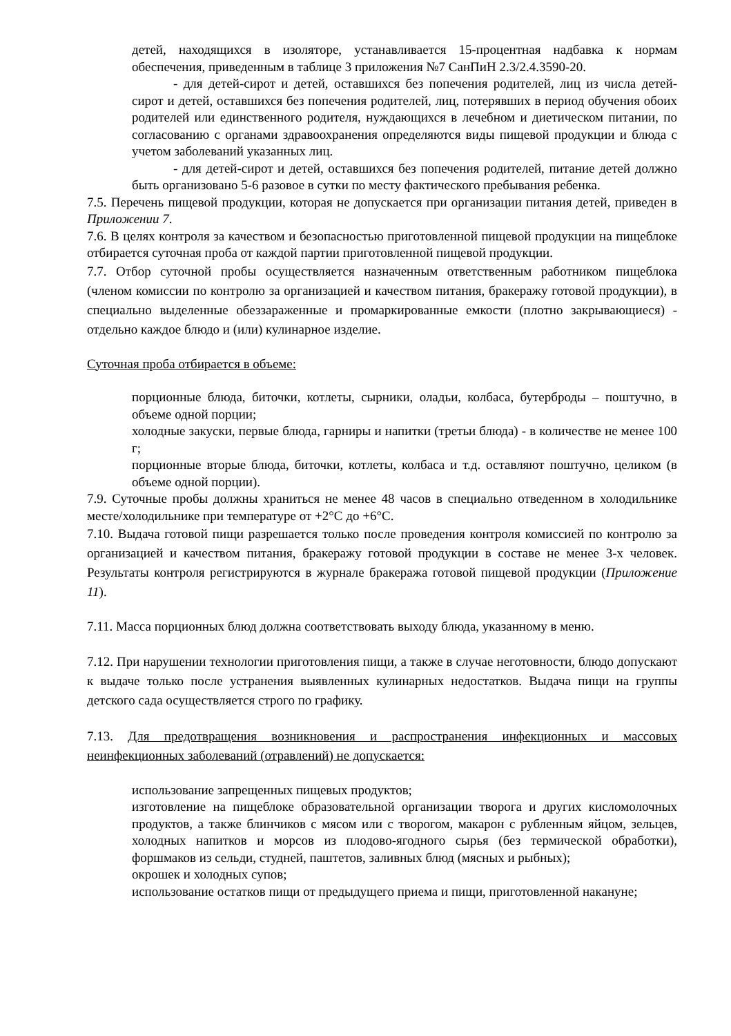детей, находящихся в изоляторе, устанавливается 15-процентная надбавка к нормам обеспечения, приведенным в таблице 3 приложения №7 СанПиН 2.3/2.4.3590-20.
- для детей-сирот и детей, оставшихся без попечения родителей, лиц из числа детей-сирот и детей, оставшихся без попечения родителей, лиц, потерявших в период обучения обоих родителей или единственного родителя, нуждающихся в лечебном и диетическом питании, по согласованию с органами здравоохранения определяются виды пищевой продукции и блюда с учетом заболеваний указанных лиц.
- для детей-сирот и детей, оставшихся без попечения родителей, питание детей должно быть организовано 5-6 разовое в сутки по месту фактического пребывания ребенка.
7.5. Перечень пищевой продукции, которая не допускается при организации питания детей, приведен в Приложении 7.
7.6. В целях контроля за качеством и безопасностью приготовленной пищевой продукции на пищеблоке отбирается суточная проба от каждой партии приготовленной пищевой продукции.
7.7. Отбор суточной пробы осуществляется назначенным ответственным работником пищеблока (членом комиссии по контролю за организацией и качеством питания, бракеражу готовой продукции), в специально выделенные обеззараженные и промаркированные емкости (плотно закрывающиеся) - отдельно каждое блюдо и (или) кулинарное изделие.
Суточная проба отбирается в объеме:
порционные блюда, биточки, котлеты, сырники, оладьи, колбаса, бутерброды – поштучно, в объеме одной порции;
холодные закуски, первые блюда, гарниры и напитки (третьи блюда) - в количестве не менее 100 г;
порционные вторые блюда, биточки, котлеты, колбаса и т.д. оставляют поштучно, целиком (в объеме одной порции).
7.9. Суточные пробы должны храниться не менее 48 часов в специально отведенном в холодильнике месте/холодильнике при температуре от +2°С до +6°С.
7.10. Выдача готовой пищи разрешается только после проведения контроля комиссией по контролю за организацией и качеством питания, бракеражу готовой продукции в составе не менее 3-х человек. Результаты контроля регистрируются в журнале бракеража готовой пищевой продукции (Приложение 11).
7.11. Масса порционных блюд должна соответствовать выходу блюда, указанному в меню.
7.12. При нарушении технологии приготовления пищи, а также в случае неготовности, блюдо допускают к выдаче только после устранения выявленных кулинарных недостатков. Выдача пищи на группы детского сада осуществляется строго по графику.
7.13. Для предотвращения возникновения и распространения инфекционных и массовых неинфекционных заболеваний (отравлений) не допускается:
использование запрещенных пищевых продуктов;
изготовление на пищеблоке образовательной организации творога и других кисломолочных продуктов, а также блинчиков с мясом или с творогом, макарон с рубленным яйцом, зельцев, холодных напитков и морсов из плодово-ягодного сырья (без термической обработки), форшмаков из сельди, студней, паштетов, заливных блюд (мясных и рыбных);
окрошек и холодных супов;
использование остатков пищи от предыдущего приема и пищи, приготовленной накануне;